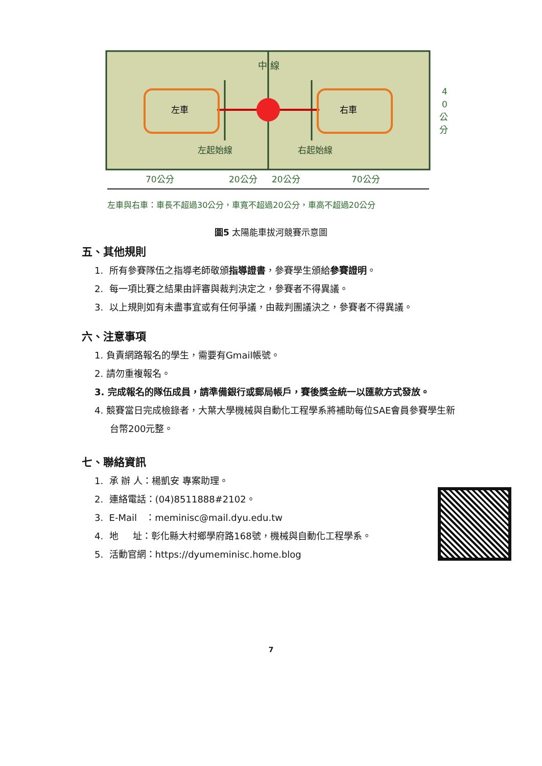中 線
左車
右車
左起始線
右起始線
4
0
公
分
70公分
20公分
20公分
70公分
左車與右車：車長不超過30公分，車寬不超過20公分，車高不超過20公分
圖5 太陽能車拔河競賽示意圖
五、其他規則
1. 所有參賽隊伍之指導老師敬頒指導證書，參賽學生頒給參賽證明。
2. 每一項比賽之結果由評審與裁判決定之，參賽者不得異議。
3. 以上規則如有未盡事宜或有任何爭議，由裁判團議決之，參賽者不得異議。
六、注意事項
1. 負責網路報名的學生，需要有Gmail帳號。
2. 請勿重複報名。
3. 完成報名的隊伍成員，請準備銀行或郵局帳戶，賽後獎金統一以匯款方式發放。
4. 競賽當日完成檢錄者，大葉大學機械與自動化工程學系將補助每位SAE會員參賽學生新台幣200元整。
七、聯絡資訊
1. 承 辦 人：楊凱安 專案助理。
2. 連絡電話：(04)8511888#2102。
3. E-Mail ：meminisc@mail.dyu.edu.tw
4. 地 址：彰化縣大村鄉學府路168號，機械與自動化工程學系。
5. 活動官網：https://dyumeminisc.home.blog
7